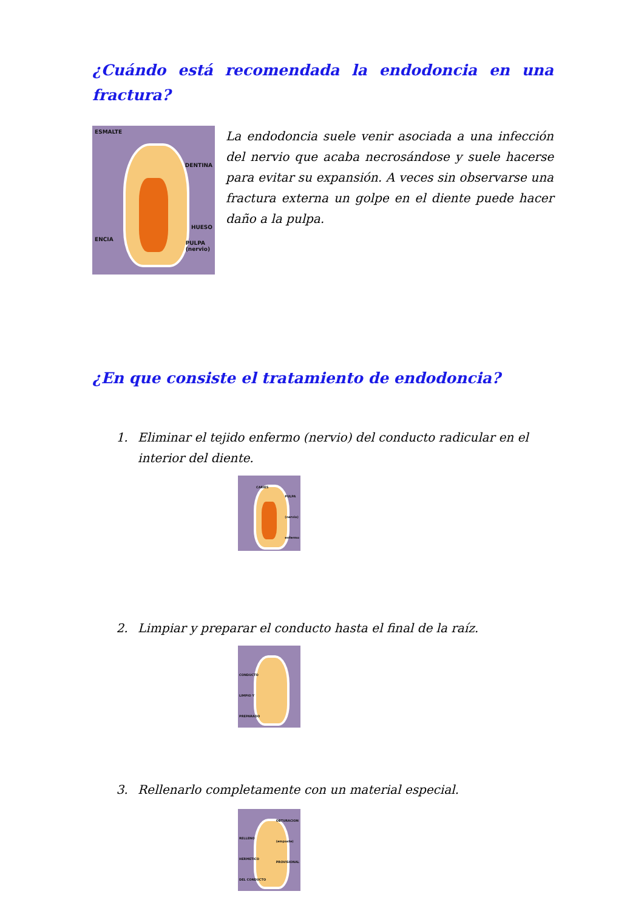¿Cuándo está recomendada la endodoncia en una fractura?
ESMALTE
DENTINA
HUESO
ENCIA
PULPA
(nervio)
La endodoncia suele venir asociada a una infección del nervio que acaba necrosándose y suele hacerse para evitar su expansión. A veces sin observarse una fractura externa un golpe en el diente puede hacer daño a la pulpa.
¿En que consiste el tratamiento de endodoncia?
1. Eliminar el tejido enfermo (nervio) del conducto radicular en el interior del diente.
CARIES
PULPA
(nervio)
enfermo
2. Limpiar y preparar el conducto hasta el final de la raíz.
CONDUCTO
LIMPIO Y
PREPARADO
3. Rellenarlo completamente con un material especial.
OBTURACION
(empaste)
PROVISIONAL
RELLENO
HERMETICO
DEL CONDUCTO